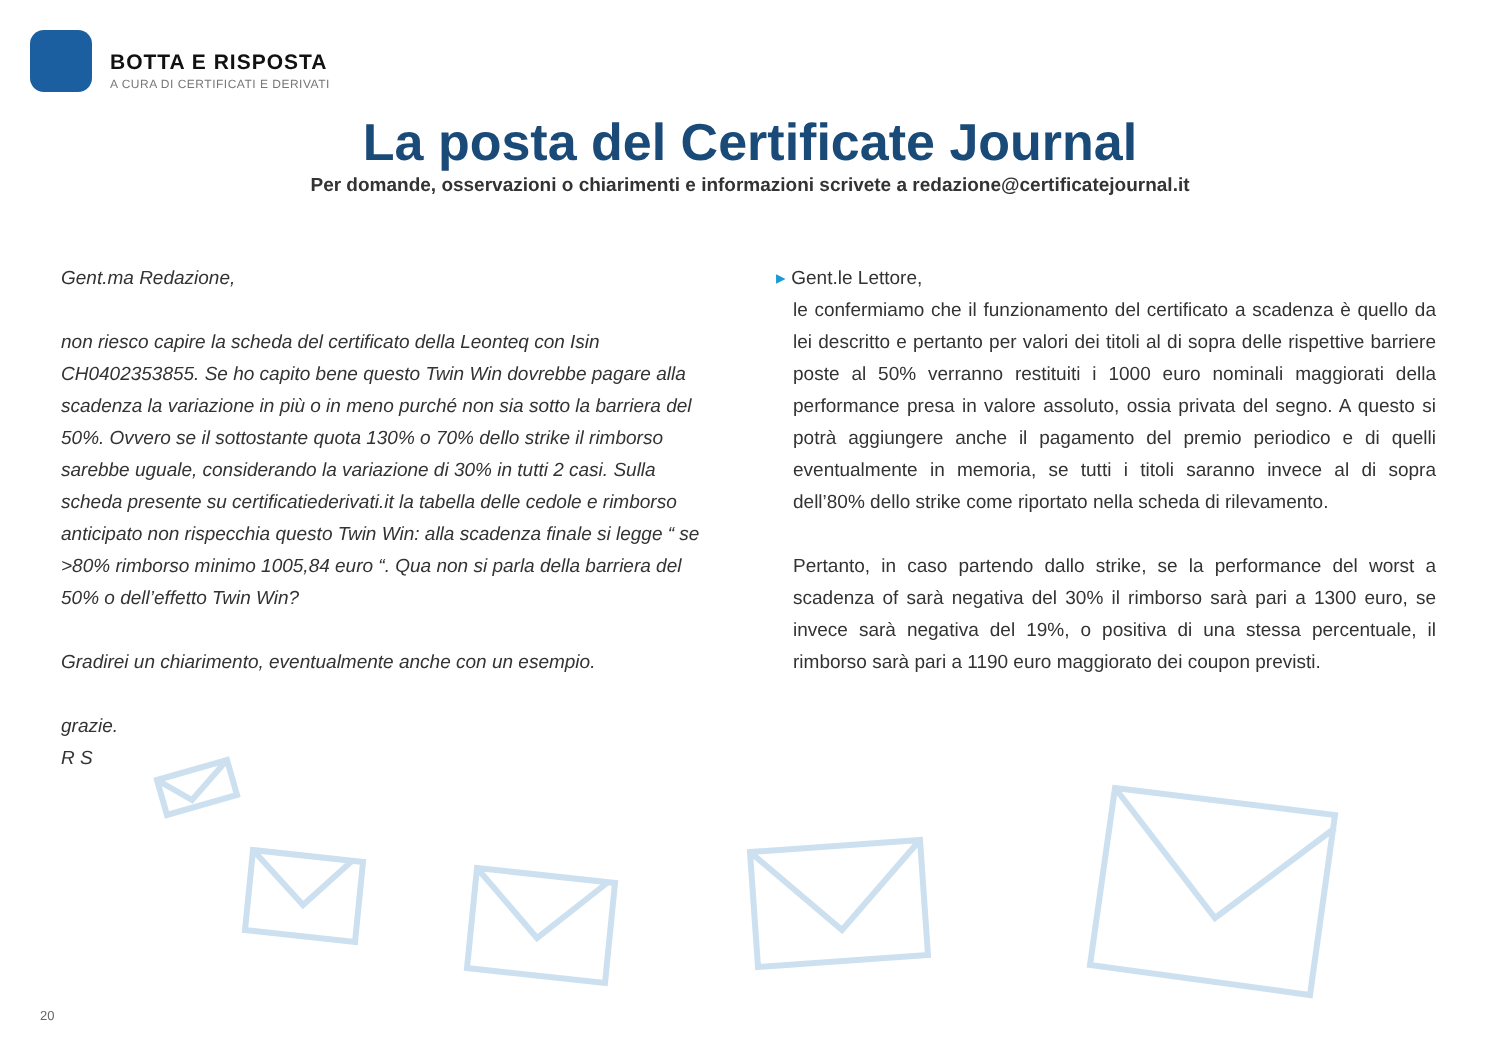BOTTA E RISPOSTA
A CURA DI CERTIFICATI E DERIVATI
La posta del Certificate Journal
Per domande, osservazioni o chiarimenti e informazioni scrivete a redazione@certificatejournal.it
Gent.ma Redazione,
non riesco capire la scheda del certificato della Leonteq con Isin CH0402353855. Se ho capito bene questo Twin Win dovrebbe pagare alla scadenza la variazione in più o in meno purché non sia sotto la barriera del 50%. Ovvero se il sottostante quota 130% o 70% dello strike il rimborso sarebbe uguale, considerando la variazione di 30% in tutti 2 casi. Sulla scheda presente su certificatiederivati.it la tabella delle cedole e rimborso anticipato non rispecchia questo Twin Win: alla scadenza finale si legge “ se >80% rimborso minimo 1005,84 euro “. Qua non si parla della barriera del 50% o dell’effetto Twin Win?
Gradirei un chiarimento, eventualmente anche con un esempio.
grazie.
R S
▸ Gent.le Lettore,
le confermiamo che il funzionamento del certificato a scadenza è quello da lei descritto e pertanto per valori dei titoli al di sopra delle rispettive barriere poste al 50% verranno restituiti i 1000 euro nominali maggiorati della performance presa in valore assoluto, ossia privata del segno. A questo si potrà aggiungere anche il pagamento del premio periodico e di quelli eventualmente in memoria, se tutti i titoli saranno invece al di sopra dell’80% dello strike come riportato nella scheda di rilevamento.
Pertanto, in caso partendo dallo strike, se la performance del worst a scadenza of sarà negativa del 30% il rimborso sarà pari a 1300 euro, se invece sarà negativa del 19%, o positiva di una stessa percentuale, il rimborso sarà pari a 1190 euro maggiorato dei coupon previsti.
20